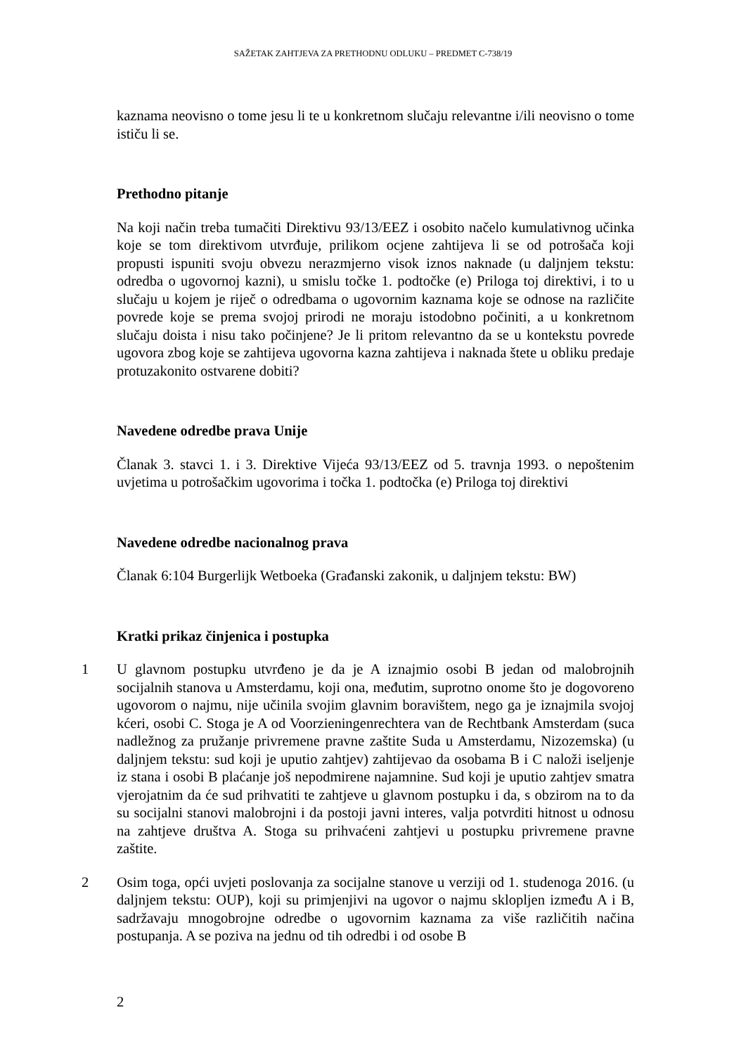SAŽETAK ZAHTJEVA ZA PRETHODNU ODLUKU – PREDMET C-738/19
kaznama neovisno o tome jesu li te u konkretnom slučaju relevantne i/ili neovisno o tome ističu li se.
Prethodno pitanje
Na koji način treba tumačiti Direktivu 93/13/EEZ i osobito načelo kumulativnog učinka koje se tom direktivom utvrđuje, prilikom ocjene zahtijeva li se od potrošača koji propusti ispuniti svoju obvezu nerazmjerno visok iznos naknade (u daljnjem tekstu: odredba o ugovornoj kazni), u smislu točke 1. podtočke (e) Priloga toj direktivi, i to u slučaju u kojem je riječ o odredbama o ugovornim kaznama koje se odnose na različite povrede koje se prema svojoj prirodi ne moraju istodobno počiniti, a u konkretnom slučaju doista i nisu tako počinjene? Je li pritom relevantno da se u kontekstu povrede ugovora zbog koje se zahtijeva ugovorna kazna zahtijeva i naknada štete u obliku predaje protuzakonito ostvarene dobiti?
Navedene odredbe prava Unije
Članak 3. stavci 1. i 3. Direktive Vijeća 93/13/EEZ od 5. travnja 1993. o nepoštenim uvjetima u potrošačkim ugovorima i točka 1. podtočka (e) Priloga toj direktivi
Navedene odredbe nacionalnog prava
Članak 6:104 Burgerlijk Wetboeka (Građanski zakonik, u daljnjem tekstu: BW)
Kratki prikaz činjenica i postupka
1 U glavnom postupku utvrđeno je da je A iznajmio osobi B jedan od malobrojnih socijalnih stanova u Amsterdamu, koji ona, međutim, suprotno onome što je dogovoreno ugovorom o najmu, nije učinila svojim glavnim boravištem, nego ga je iznajmila svojoj kćeri, osobi C. Stoga je A od Voorzieningenrechtera van de Rechtbank Amsterdam (suca nadležnog za pružanje privremene pravne zaštite Suda u Amsterdamu, Nizozemska) (u daljnjem tekstu: sud koji je uputio zahtjev) zahtijevao da osobama B i C naloži iseljenje iz stana i osobi B plaćanje još nepodmirene najamnine. Sud koji je uputio zahtjev smatra vjerojatnim da će sud prihvatiti te zahtjeve u glavnom postupku i da, s obzirom na to da su socijalni stanovi malobrojni i da postoji javni interes, valja potvrditi hitnost u odnosu na zahtjeve društva A. Stoga su prihvaćeni zahtjevi u postupku privremene pravne zaštite.
2 Osim toga, opći uvjeti poslovanja za socijalne stanove u verziji od 1. studenoga 2016. (u daljnjem tekstu: OUP), koji su primjenjivi na ugovor o najmu sklopljen između A i B, sadržavaju mnogobrojne odredbe o ugovornim kaznama za više različitih načina postupanja. A se poziva na jednu od tih odredbi i od osobe B
2